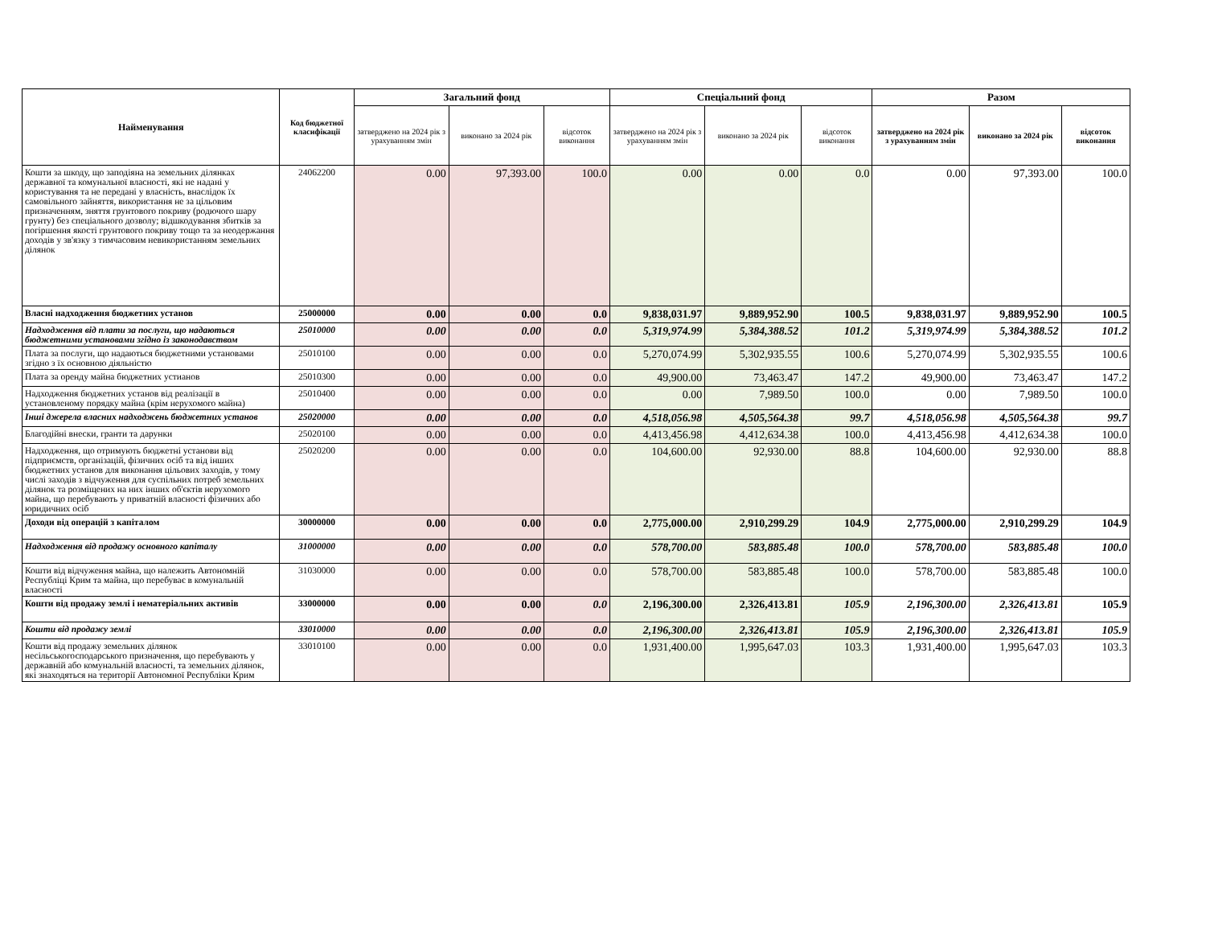| Найменування | Код бюджетної класифікації | Загальний фонд | | | Спеціальний фонд | | | Разом | | |
| --- | --- | --- | --- | --- | --- | --- | --- | --- | --- | --- |
| | | затверджено на 2024 рік з урахуванням змін | виконано за 2024 рік | відсоток виконання | затверджено на 2024 рік з урахуванням змін | виконано за 2024 рік | відсоток виконання | затверджено на 2024 рік з урахуванням змін | виконано за 2024 рік | відсоток виконання |
| Кошти за шкоду, що заподіяна на земельних ділянках державної та комунальної власності, які не надані у користування та не передані у власність, внаслідок їх самовільного зайняття, використання не за цільовим призначенням, зняття грунтового покриву (родючого шару грунту) без спеціального дозволу; відшкодування збитків за погіршення якості грунтового покриву тощо та за неодержання доходів у зв'язку з тимчасовим невикористанням земельних ділянок | 24062200 | 0.00 | 97,393.00 | 100.0 | 0.00 | 0.00 | 0.0 | 0.00 | 97,393.00 | 100.0 |
| Власні надходження бюджетних установ | 25000000 | 0.00 | 0.00 | 0.0 | 9,838,031.97 | 9,889,952.90 | 100.5 | 9,838,031.97 | 9,889,952.90 | 100.5 |
| Надходження від плати за послуги, що надаються бюджетними установами згідно із законодавством | 25010000 | 0.00 | 0.00 | 0.0 | 5,319,974.99 | 5,384,388.52 | 101.2 | 5,319,974.99 | 5,384,388.52 | 101.2 |
| Плата за послуги, що надаються бюджетними установами згідно з їх основною діяльністю | 25010100 | 0.00 | 0.00 | 0.0 | 5,270,074.99 | 5,302,935.55 | 100.6 | 5,270,074.99 | 5,302,935.55 | 100.6 |
| Плата за оренду майна бюджетних устианов | 25010300 | 0.00 | 0.00 | 0.0 | 49,900.00 | 73,463.47 | 147.2 | 49,900.00 | 73,463.47 | 147.2 |
| Надходження бюджетних установ від реалізації в установленому порядку майна (крім нерухомого майна) | 25010400 | 0.00 | 0.00 | 0.0 | 0.00 | 7,989.50 | 100.0 | 0.00 | 7,989.50 | 100.0 |
| Інші джерела власних надходжень бюджетних установ | 25020000 | 0.00 | 0.00 | 0.0 | 4,518,056.98 | 4,505,564.38 | 99.7 | 4,518,056.98 | 4,505,564.38 | 99.7 |
| Благодійні внески, гранти та дарунки | 25020100 | 0.00 | 0.00 | 0.0 | 4,413,456.98 | 4,412,634.38 | 100.0 | 4,413,456.98 | 4,412,634.38 | 100.0 |
| Надходження, що отримують бюджетні установи від підприємств, організацій, фізичних осіб та від інших бюджетних установ для виконання цільових заходів, у тому числі заходів з відчуження для суспільних потреб земельних ділянок та розміщених на них інших об'єктів нерухомого майна, що перебувають у приватній власності фізичних або юридичних осіб | 25020200 | 0.00 | 0.00 | 0.0 | 104,600.00 | 92,930.00 | 88.8 | 104,600.00 | 92,930.00 | 88.8 |
| Доходи від операцій з капіталом | 30000000 | 0.00 | 0.00 | 0.0 | 2,775,000.00 | 2,910,299.29 | 104.9 | 2,775,000.00 | 2,910,299.29 | 104.9 |
| Надходження від продажу основного капіталу | 31000000 | 0.00 | 0.00 | 0.0 | 578,700.00 | 583,885.48 | 100.0 | 578,700.00 | 583,885.48 | 100.0 |
| Кошти від відчуження майна, що належить Автономній Республіці Крим та майна, що перебуває в комунальній власності | 31030000 | 0.00 | 0.00 | 0.0 | 578,700.00 | 583,885.48 | 100.0 | 578,700.00 | 583,885.48 | 100.0 |
| Кошти від продажу землі і нематеріальних активів | 33000000 | 0.00 | 0.00 | 0.0 | 2,196,300.00 | 2,326,413.81 | 105.9 | 2,196,300.00 | 2,326,413.81 | 105.9 |
| Кошти від продажу землі | 33010000 | 0.00 | 0.00 | 0.0 | 2,196,300.00 | 2,326,413.81 | 105.9 | 2,196,300.00 | 2,326,413.81 | 105.9 |
| Кошти від продажу земельних ділянок несільськогосподарського призначення, що перебувають у державній або комунальній власності, та земельних ділянок, які знаходяться на території Автономної Республіки Крим | 33010100 | 0.00 | 0.00 | 0.0 | 1,931,400.00 | 1,995,647.03 | 103.3 | 1,931,400.00 | 1,995,647.03 | 103.3 |